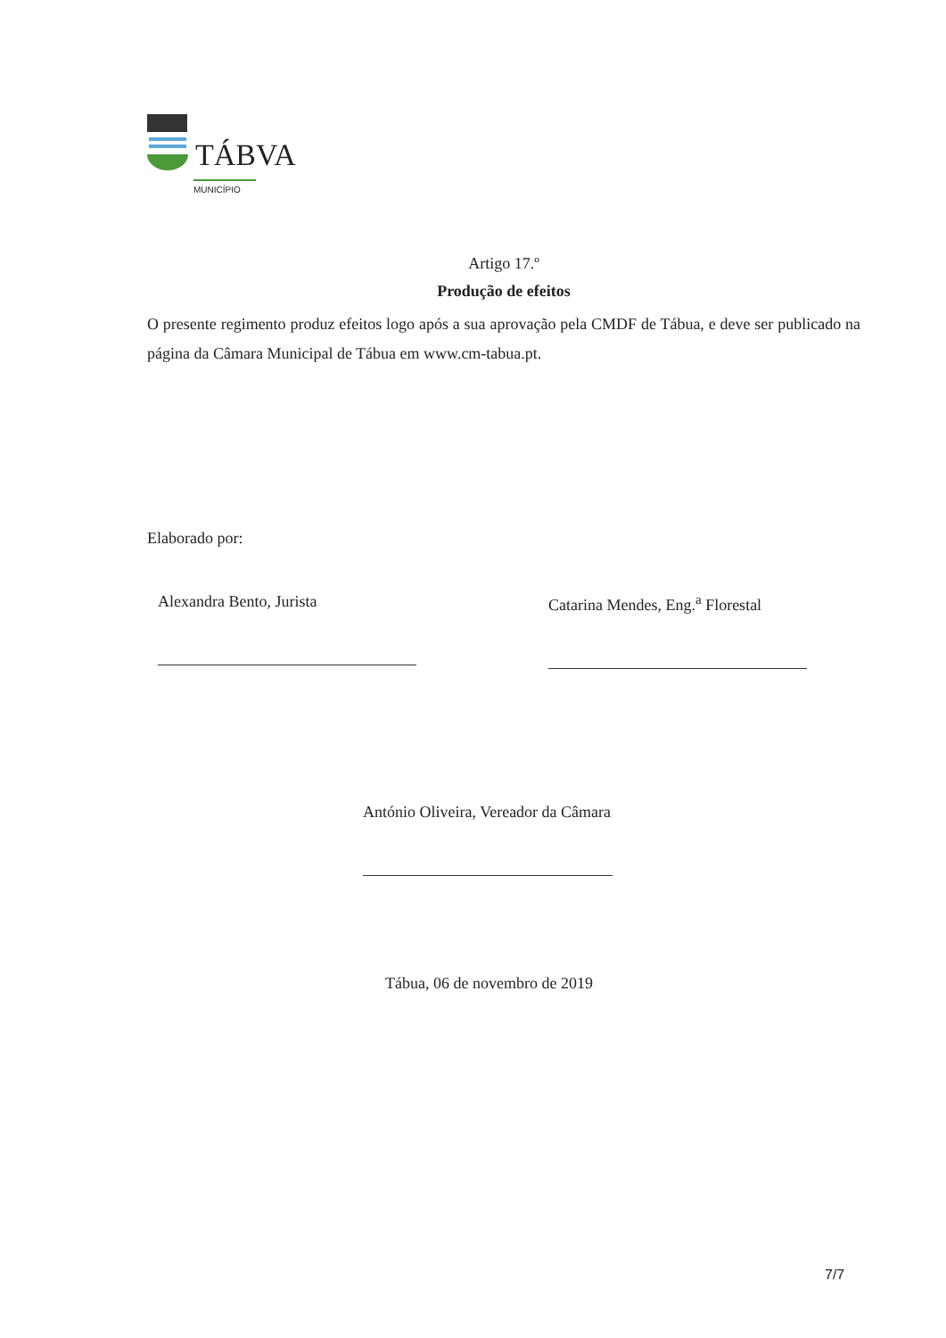TÁBVA
MUNICÍPIO
Artigo 17.º
Produção de efeitos
O presente regimento produz efeitos logo após a sua aprovação pela CMDF de Tábua, e deve ser publicado na página da Câmara Municipal de Tábua em www.cm-tabua.pt.
Elaborado por:
Alexandra Bento, Jurista Catarina Mendes, Eng.<sup>a</sup> Florestal
António Oliveira, Vereador da Câmara
Tábua, 06 de novembro de 2019
7/7